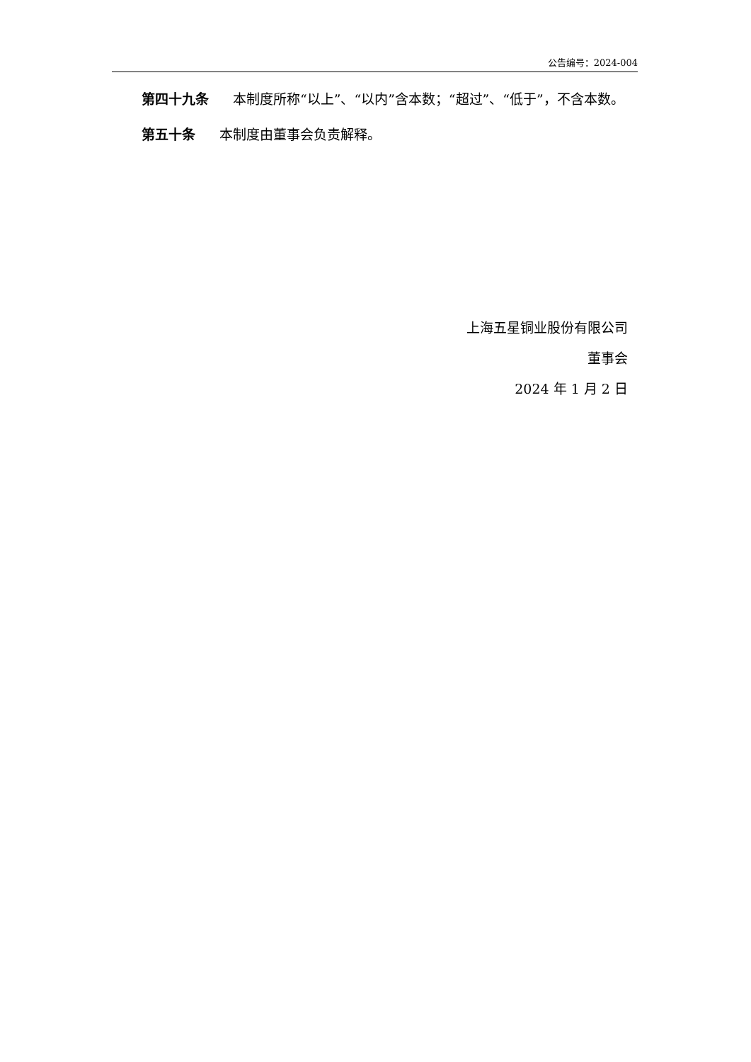公告编号：2024-004
第四十九条 本制度所称“以上”、“以内”含本数；“超过”、“低于”，不含本数。
第五十条 本制度由董事会负责解释。
上海五星铜业股份有限公司
董事会
2024 年 1 月 2 日